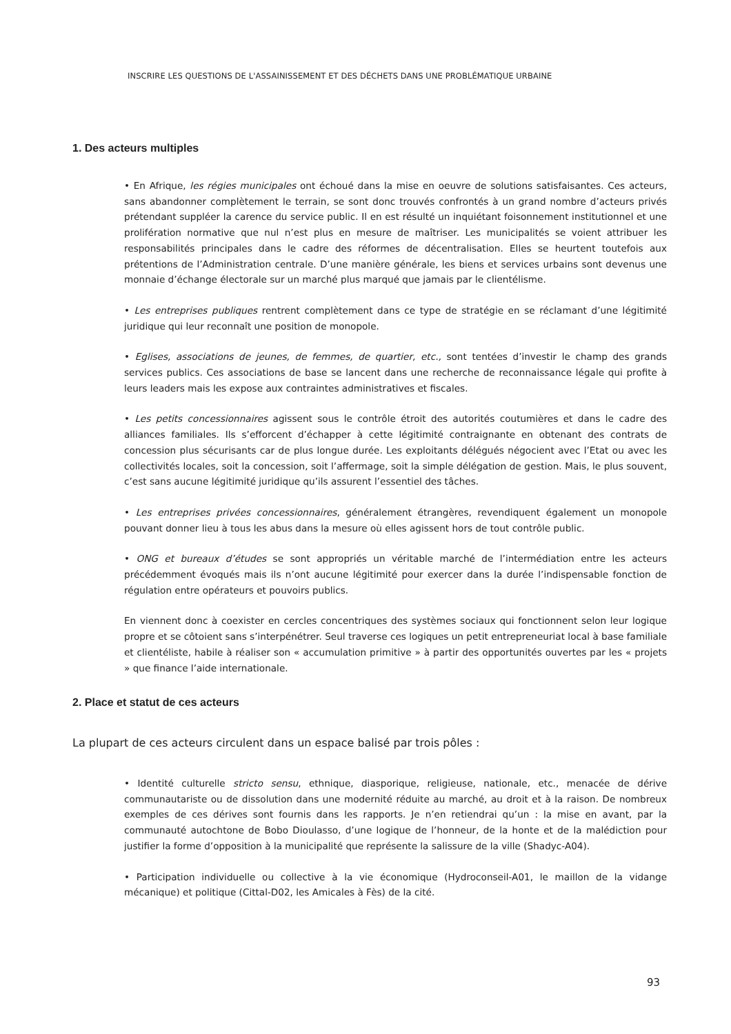INSCRIRE LES QUESTIONS DE L'ASSAINISSEMENT ET DES DÉCHETS DANS UNE PROBLÉMATIQUE URBAINE
1. Des acteurs multiples
• En Afrique, les régies municipales ont échoué dans la mise en oeuvre de solutions satisfaisantes. Ces acteurs, sans abandonner complètement le terrain, se sont donc trouvés confrontés à un grand nombre d’acteurs privés prétendant suppléer la carence du service public. Il en est résulté un inquiétant foisonnement institutionnel et une prolifération normative que nul n’est plus en mesure de maîtriser. Les municipalités se voient attribuer les responsabilités principales dans le cadre des réformes de décentralisation. Elles se heurtent toutefois aux prétentions de l’Administration centrale. D’une manière générale, les biens et services urbains sont devenus une monnaie d’échange électorale sur un marché plus marqué que jamais par le clientélisme.
• Les entreprises publiques rentrent complètement dans ce type de stratégie en se réclamant d’une légitimité juridique qui leur reconnaît une position de monopole.
• Eglises, associations de jeunes, de femmes, de quartier, etc., sont tentées d’investir le champ des grands services publics. Ces associations de base se lancent dans une recherche de reconnaissance légale qui profite à leurs leaders mais les expose aux contraintes administratives et fiscales.
• Les petits concessionnaires agissent sous le contrôle étroit des autorités coutumières et dans le cadre des alliances familiales. Ils s’efforcent d’échapper à cette légitimité contraignante en obtenant des contrats de concession plus sécurisants car de plus longue durée. Les exploitants délégués négocient avec l’Etat ou avec les collectivités locales, soit la concession, soit l’affermage, soit la simple délégation de gestion. Mais, le plus souvent, c’est sans aucune légitimité juridique qu’ils assurent l’essentiel des tâches.
• Les entreprises privées concessionnaires, généralement étrangères, revendiquent également un monopole pouvant donner lieu à tous les abus dans la mesure où elles agissent hors de tout contrôle public.
• ONG et bureaux d’études se sont appropriés un véritable marché de l’intermédiation entre les acteurs précédemment évoqués mais ils n’ont aucune légitimité pour exercer dans la durée l’indispensable fonction de régulation entre opérateurs et pouvoirs publics.
En viennent donc à coexister en cercles concentriques des systèmes sociaux qui fonctionnent selon leur logique propre et se côtoient sans s’interpénétrer. Seul traverse ces logiques un petit entrepreneuriat local à base familiale et clientéliste, habile à réaliser son « accumulation primitive » à partir des opportunités ouvertes par les « projets » que finance l’aide internationale.
2. Place et statut de ces acteurs
La plupart de ces acteurs circulent dans un espace balisé par trois pôles :
• Identité culturelle stricto sensu, ethnique, diasporique, religieuse, nationale, etc., menacée de dérive communautariste ou de dissolution dans une modernité réduite au marché, au droit et à la raison. De nombreux exemples de ces dérives sont fournis dans les rapports. Je n’en retiendrai qu’un : la mise en avant, par la communauté autochtone de Bobo Dioulasso, d’une logique de l’honneur, de la honte et de la malédiction pour justifier la forme d’opposition à la municipalité que représente la salissure de la ville (Shadyc-A04).
• Participation individuelle ou collective à la vie économique (Hydroconseil-A01, le maillon de la vidange mécanique) et politique (Cittal-D02, les Amicales à Fès) de la cité.
93